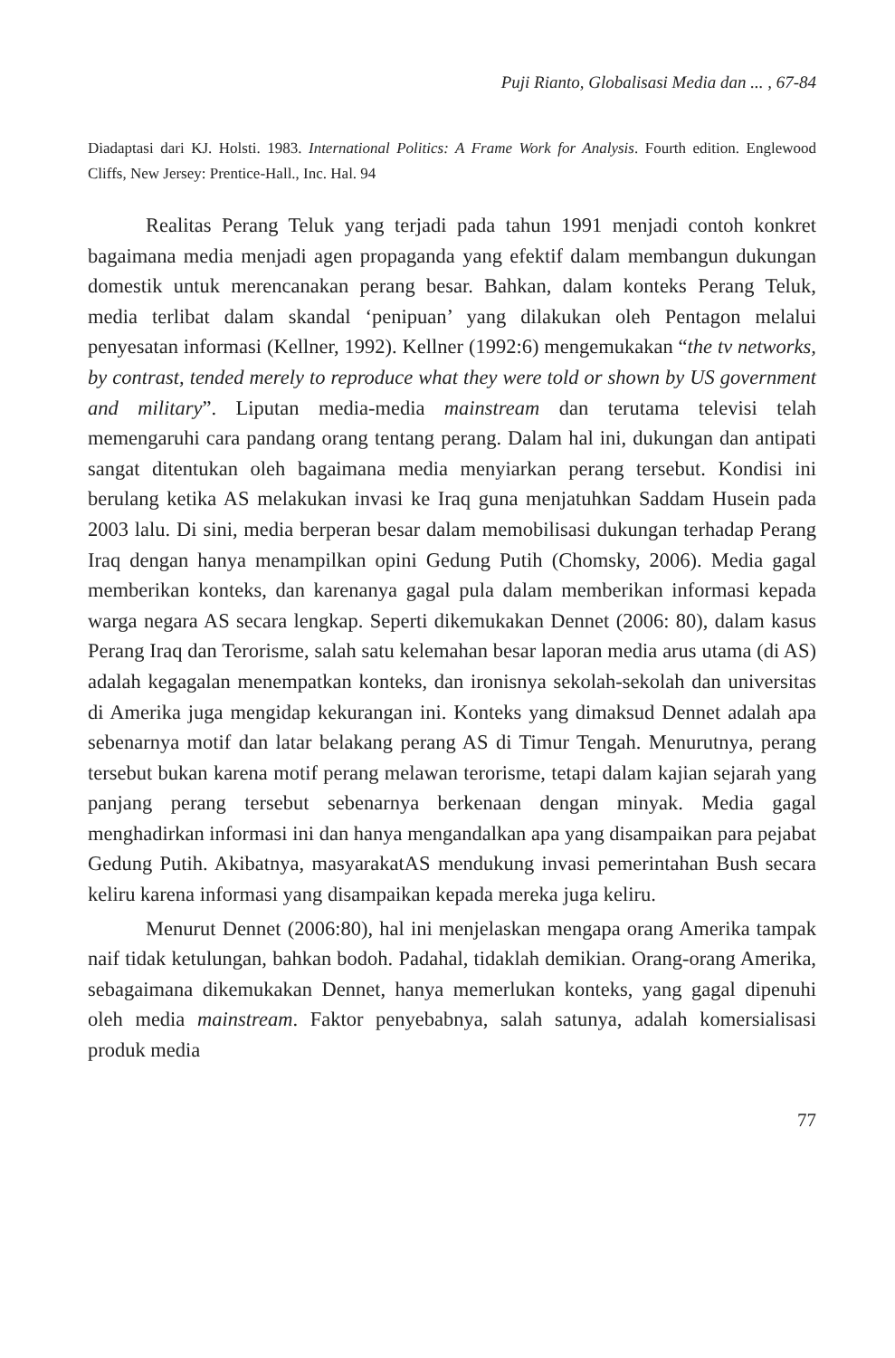Puji Rianto, Globalisasi Media dan ... , 67-84
Diadaptasi dari KJ. Holsti. 1983. International Politics: A Frame Work for Analysis. Fourth edition. Englewood Cliffs, New Jersey: Prentice-Hall., Inc. Hal. 94
Realitas Perang Teluk yang terjadi pada tahun 1991 menjadi contoh konkret bagaimana media menjadi agen propaganda yang efektif dalam membangun dukungan domestik untuk merencanakan perang besar. Bahkan, dalam konteks Perang Teluk, media terlibat dalam skandal ‘penipuan’ yang dilakukan oleh Pentagon melalui penyesatan informasi (Kellner, 1992). Kellner (1992:6) mengemukakan “the tv networks, by contrast, tended merely to reproduce what they were told or shown by US government and military”. Liputan media-media mainstream dan terutama televisi telah memengaruhi cara pandang orang tentang perang. Dalam hal ini, dukungan dan antipati sangat ditentukan oleh bagaimana media menyiarkan perang tersebut. Kondisi ini berulang ketika AS melakukan invasi ke Iraq guna menjatuhkan Saddam Husein pada 2003 lalu. Di sini, media berperan besar dalam memobilisasi dukungan terhadap Perang Iraq dengan hanya menampilkan opini Gedung Putih (Chomsky, 2006). Media gagal memberikan konteks, dan karenanya gagal pula dalam memberikan informasi kepada warga negara AS secara lengkap. Seperti dikemukakan Dennet (2006: 80), dalam kasus Perang Iraq dan Terorisme, salah satu kelemahan besar laporan media arus utama (di AS) adalah kegagalan menempatkan konteks, dan ironisnya sekolah-sekolah dan universitas di Amerika juga mengidap kekurangan ini. Konteks yang dimaksud Dennet adalah apa sebenarnya motif dan latar belakang perang AS di Timur Tengah. Menurutnya, perang tersebut bukan karena motif perang melawan terorisme, tetapi dalam kajian sejarah yang panjang perang tersebut sebenarnya berkenaan dengan minyak. Media gagal menghadirkan informasi ini dan hanya mengandalkan apa yang disampaikan para pejabat Gedung Putih. Akibatnya, masyarakatAS mendukung invasi pemerintahan Bush secara keliru karena informasi yang disampaikan kepada mereka juga keliru.
Menurut Dennet (2006:80), hal ini menjelaskan mengapa orang Amerika tampak naif tidak ketulungan, bahkan bodoh. Padahal, tidaklah demikian. Orang-orang Amerika, sebagaimana dikemukakan Dennet, hanya memerlukan konteks, yang gagal dipenuhi oleh media mainstream. Faktor penyebabnya, salah satunya, adalah komersialisasi produk media
77